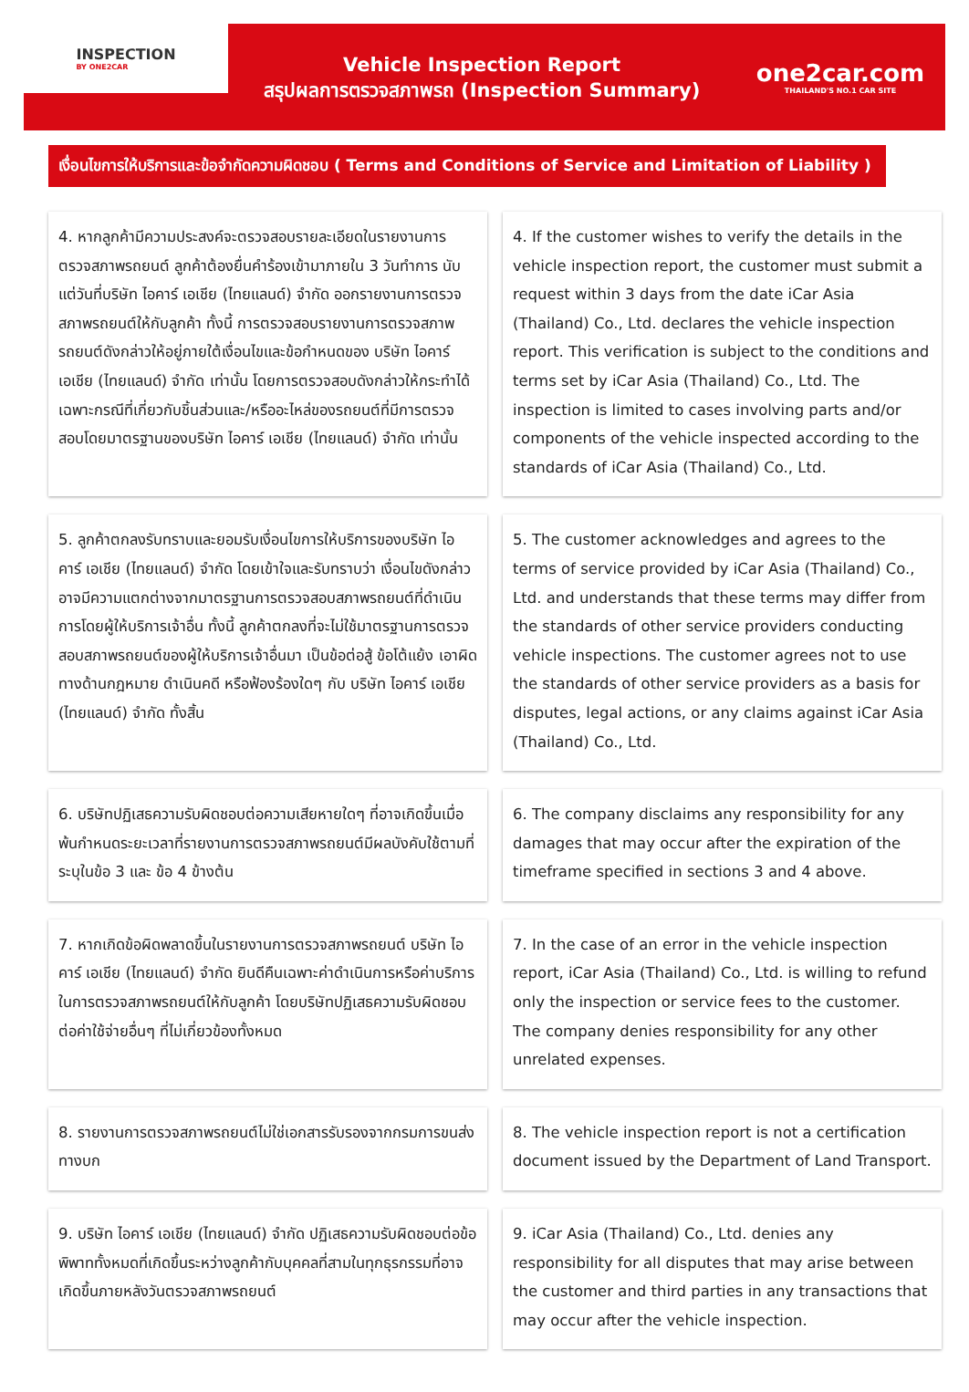INSPECTION
BY ONE2CAR
Vehicle Inspection Report
สรุปผลการตรวจสภาพรถ (Inspection Summary)
one2car.com
THAILAND'S NO.1 CAR SITE
เงื่อนไขการให้บริการและข้อจำกัดความผิดชอบ ( Terms and Conditions of Service and Limitation of Liability )
4. หากลูกค้ามีความประสงค์จะตรวจสอบรายละเอียดในรายงานการตรวจสภาพรถยนต์ ลูกค้าต้องยื่นคำร้องเข้ามาภายใน 3 วันทำการ นับแต่วันที่บริษัท ไอคาร์ เอเชีย (ไทยแลนด์) จำกัด ออกรายงานการตรวจสภาพรถยนต์ให้กับลูกค้า ทั้งนี้ การตรวจสอบรายงานการตรวจสภาพรถยนต์ดังกล่าวให้อยู่ภายใต้เงื่อนไขและข้อกำหนดของ บริษัท ไอคาร์ เอเชีย (ไทยแลนด์) จำกัด เท่านั้น โดยการตรวจสอบดังกล่าวให้กระทำได้เฉพาะกรณีที่เกี่ยวกับชิ้นส่วนและ/หรืออะไหล่ของรถยนต์ที่มีการตรวจสอบโดยมาตรฐานของบริษัท ไอคาร์ เอเชีย (ไทยแลนด์) จำกัด เท่านั้น
4. If the customer wishes to verify the details in the vehicle inspection report, the customer must submit a request within 3 days from the date iCar Asia (Thailand) Co., Ltd. declares the vehicle inspection report. This verification is subject to the conditions and terms set by iCar Asia (Thailand) Co., Ltd. The inspection is limited to cases involving parts and/or components of the vehicle inspected according to the standards of iCar Asia (Thailand) Co., Ltd.
5. ลูกค้าตกลงรับทราบและยอมรับเงื่อนไขการให้บริการของบริษัท ไอคาร์ เอเชีย (ไทยแลนด์) จำกัด โดยเข้าใจและรับทราบว่า เงื่อนไขดังกล่าวอาจมีความแตกต่างจากมาตรฐานการตรวจสอบสภาพรถยนต์ที่ดำเนินการโดยผู้ให้บริการเจ้าอื่น ทั้งนี้ ลูกค้าตกลงที่จะไม่ใช้มาตรฐานการตรวจสอบสภาพรถยนต์ของผู้ให้บริการเจ้าอื่นมา เป็นข้อต่อสู้ ข้อโต้แย้ง เอาผิดทางด้านกฎหมาย ดำเนินคดี หรือฟ้องร้องใดๆ กับ บริษัท ไอคาร์ เอเชีย (ไทยแลนด์) จำกัด ทั้งสิ้น
5. The customer acknowledges and agrees to the terms of service provided by iCar Asia (Thailand) Co., Ltd. and understands that these terms may differ from the standards of other service providers conducting vehicle inspections. The customer agrees not to use the standards of other service providers as a basis for disputes, legal actions, or any claims against iCar Asia (Thailand) Co., Ltd.
6. บริษัทปฏิเสธความรับผิดชอบต่อความเสียหายใดๆ ที่อาจเกิดขึ้นเมื่อพ้นกำหนดระยะเวลาที่รายงานการตรวจสภาพรถยนต์มีผลบังคับใช้ตามที่ระบุในข้อ 3 และ ข้อ 4 ข้างต้น
6. The company disclaims any responsibility for any damages that may occur after the expiration of the timeframe specified in sections 3 and 4 above.
7. หากเกิดข้อผิดพลาดขึ้นในรายงานการตรวจสภาพรถยนต์ บริษัท ไอคาร์ เอเชีย (ไทยแลนด์) จำกัด ยินดีคืนเฉพาะค่าดำเนินการหรือค่าบริการในการตรวจสภาพรถยนต์ให้กับลูกค้า โดยบริษัทปฏิเสธความรับผิดชอบต่อค่าใช้จ่ายอื่นๆ ที่ไม่เกี่ยวข้องทั้งหมด
7. In the case of an error in the vehicle inspection report, iCar Asia (Thailand) Co., Ltd. is willing to refund only the inspection or service fees to the customer. The company denies responsibility for any other unrelated expenses.
8. รายงานการตรวจสภาพรถยนต์ไม่ใช่เอกสารรับรองจากกรมการขนส่งทางบก
8. The vehicle inspection report is not a certification document issued by the Department of Land Transport.
9. บริษัท ไอคาร์ เอเชีย (ไทยแลนด์) จำกัด ปฏิเสธความรับผิดชอบต่อข้อพิพาททั้งหมดที่เกิดขึ้นระหว่างลูกค้ากับบุคคลที่สามในทุกธุรกรรมที่อาจเกิดขึ้นภายหลังวันตรวจสภาพรถยนต์
9. iCar Asia (Thailand) Co., Ltd. denies any responsibility for all disputes that may arise between the customer and third parties in any transactions that may occur after the vehicle inspection.